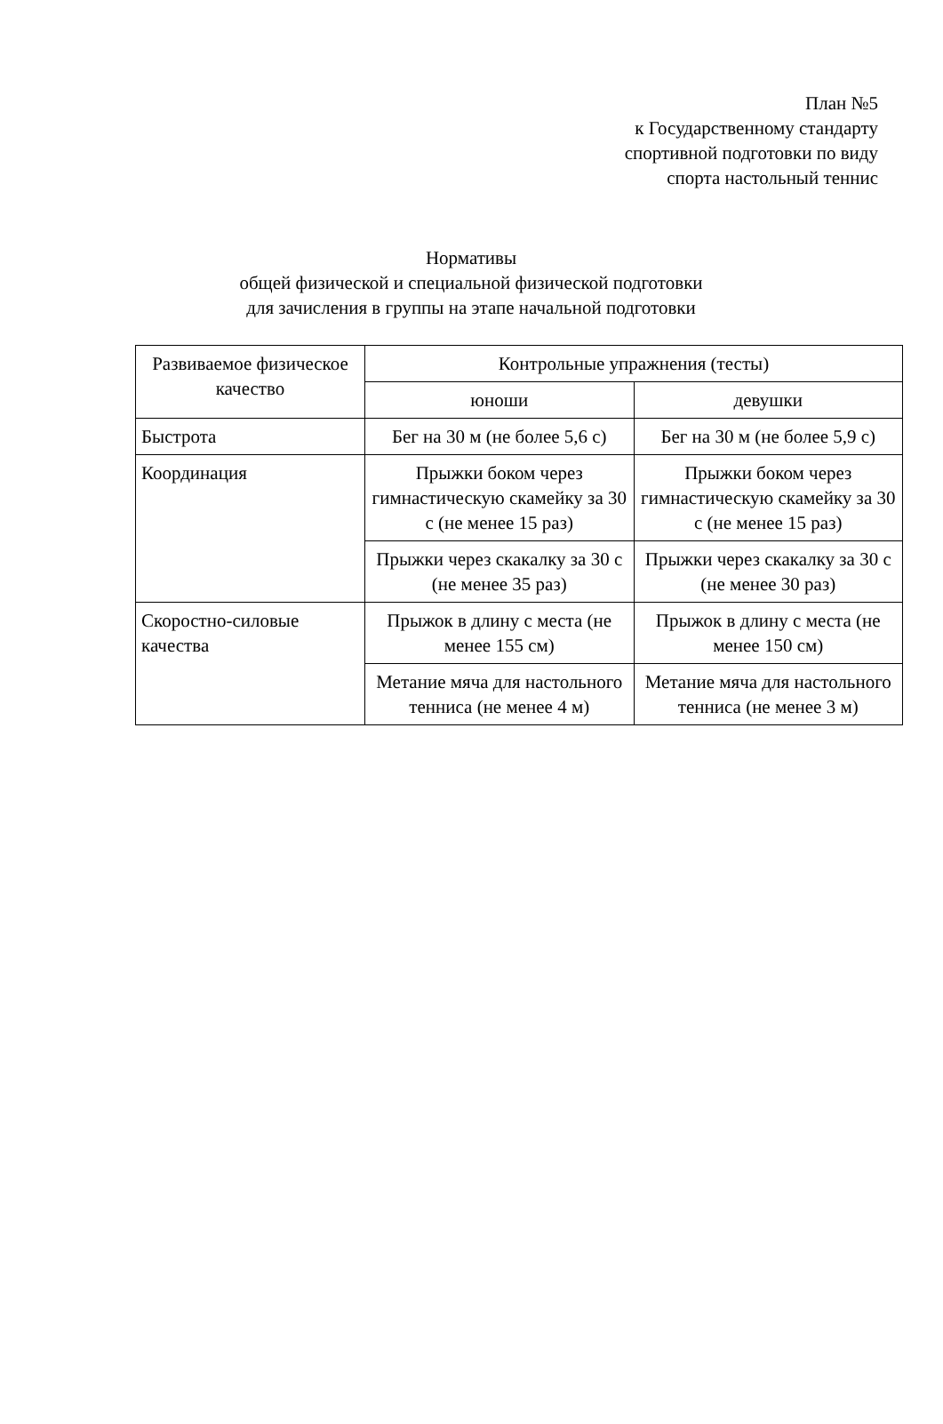План №5
к Государственному стандарту
спортивной подготовки по виду
спорта настольный теннис
Нормативы
общей физической и специальной физической подготовки
для зачисления в группы на этапе начальной подготовки
| Развиваемое физическое качество | Контрольные упражнения (тесты) | |
| --- | --- | --- |
| | юноши | девушки |
| Быстрота | Бег на 30 м (не более 5,6 с) | Бег на 30 м (не более 5,9 с) |
| Координация | Прыжки боком через гимнастическую скамейку за 30 с (не менее 15 раз) | Прыжки боком через гимнастическую скамейку за 30 с (не менее 15 раз) |
| | Прыжки через скакалку за 30 с (не менее 35 раз) | Прыжки через скакалку за 30 с (не менее 30 раз) |
| Скоростно-силовые качества | Прыжок в длину с места (не менее 155 см) | Прыжок в длину с места (не менее 150 см) |
| | Метание мяча для настольного тенниса (не менее 4 м) | Метание мяча для настольного тенниса (не менее 3 м) |